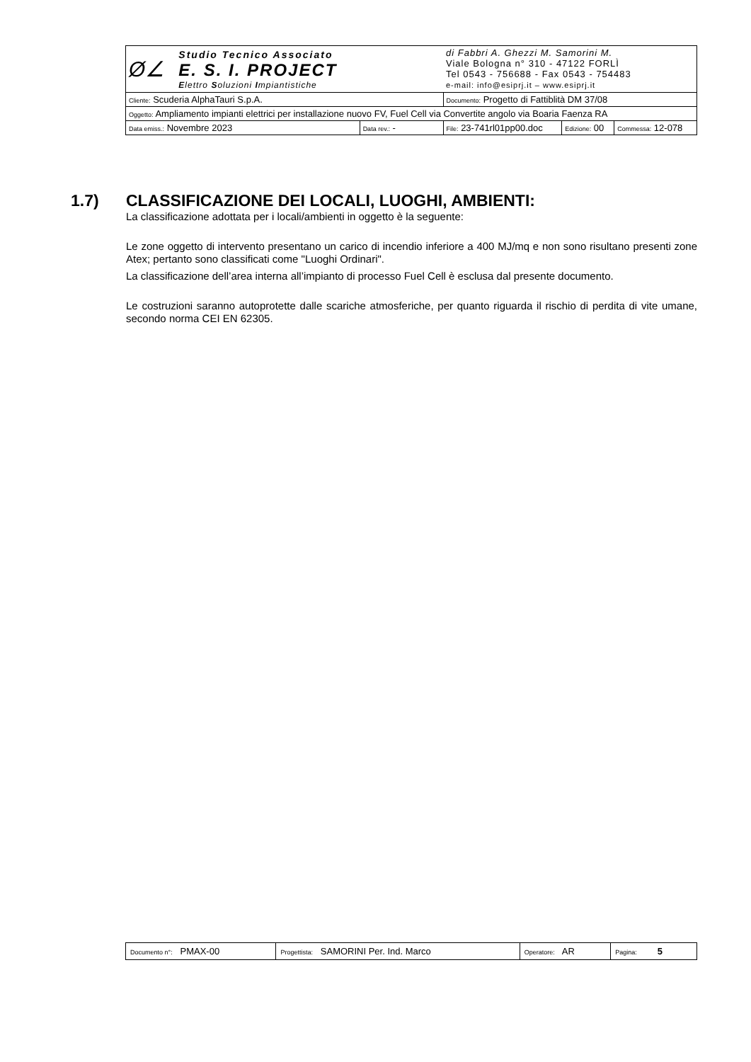| Ø∠ Studio Tecnico Associato E. S. I. PROJECT E lettro S oluzioni I mpiantistiche | | di Fabbri A. Ghezzi M. Samorini M. Viale Bologna n° 310 - 47122 FORLÌ Tel 0543 - 756688 - Fax 0543 - 754483 e-mail: info@esiprj.it – www.esiprj.it | | |
| Cliente: Scuderia AlphaTauri S.p.A. | | Documento: Progetto di Fattiblità DM 37/08 | | |
| Oggetto: Ampliamento impianti elettrici per installazione nuovo FV, Fuel Cell via Convertite angolo via Boaria Faenza RA | | | | |
| Data emiss.: Novembre 2023 | Data rev.: - | File: 23-741rl01pp00.doc | Edizione: 00 | Commessa: 12-078 |
1.7) CLASSIFICAZIONE DEI LOCALI, LUOGHI, AMBIENTI:
La classificazione adottata per i locali/ambienti in oggetto è la seguente:
Le zone oggetto di intervento presentano un carico di incendio inferiore a 400 MJ/mq e non sono risultano presenti zone Atex; pertanto sono classificati come "Luoghi Ordinari".
La classificazione dell’area interna all’impianto di processo Fuel Cell è esclusa dal presente documento.
Le costruzioni saranno autoprotette dalle scariche atmosferiche, per quanto riguarda il rischio di perdita di vite umane, secondo norma CEI EN 62305.
| Documento n°: PMAX-00 | Progettista: SAMORINI Per. Ind. Marco | Operatore: AR | Pagina: 5 |